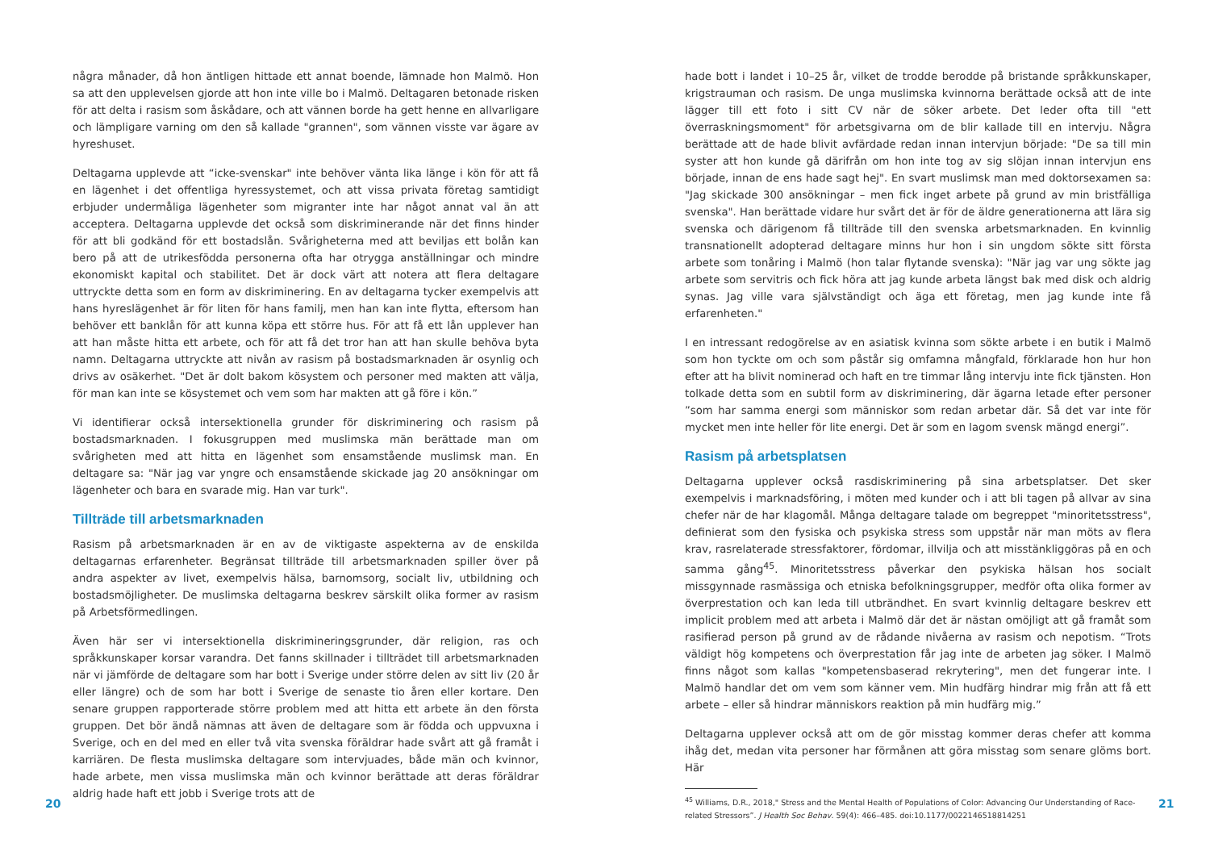några månader, då hon äntligen hittade ett annat boende, lämnade hon Malmö. Hon sa att den upplevelsen gjorde att hon inte ville bo i Malmö. Deltagaren betonade risken för att delta i rasism som åskådare, och att vännen borde ha gett henne en allvarligare och lämpligare varning om den så kallade "grannen", som vännen visste var ägare av hyreshuset.
Deltagarna upplevde att “icke-svenskar" inte behöver vänta lika länge i kön för att få en lägenhet i det offentliga hyressystemet, och att vissa privata företag samtidigt erbjuder undermåliga lägenheter som migranter inte har något annat val än att acceptera. Deltagarna upplevde det också som diskriminerande när det finns hinder för att bli godkänd för ett bostadslån. Svårigheterna med att beviljas ett bolån kan bero på att de utrikesfödda personerna ofta har otrygga anställningar och mindre ekonomiskt kapital och stabilitet. Det är dock värt att notera att flera deltagare uttryckte detta som en form av diskriminering. En av deltagarna tycker exempelvis att hans hyreslägenhet är för liten för hans familj, men han kan inte flytta, eftersom han behöver ett banklån för att kunna köpa ett större hus. För att få ett lån upplever han att han måste hitta ett arbete, och för att få det tror han att han skulle behöva byta namn. Deltagarna uttryckte att nivån av rasism på bostadsmarknaden är osynlig och drivs av osäkerhet. "Det är dolt bakom kösystem och personer med makten att välja, för man kan inte se kösystemet och vem som har makten att gå före i kön.”
Vi identifierar också intersektionella grunder för diskriminering och rasism på bostadsmarknaden. I fokusgruppen med muslimska män berättade man om svårigheten med att hitta en lägenhet som ensamstående muslimsk man. En deltagare sa: "När jag var yngre och ensamstående skickade jag 20 ansökningar om lägenheter och bara en svarade mig. Han var turk".
Tillträde till arbetsmarknaden
Rasism på arbetsmarknaden är en av de viktigaste aspekterna av de enskilda deltagarnas erfarenheter. Begränsat tillträde till arbetsmarknaden spiller över på andra aspekter av livet, exempelvis hälsa, barnomsorg, socialt liv, utbildning och bostadsmöjligheter. De muslimska deltagarna beskrev särskilt olika former av rasism på Arbetsförmedlingen.
Även här ser vi intersektionella diskrimineringsgrunder, där religion, ras och språkkunskaper korsar varandra. Det fanns skillnader i tillträdet till arbetsmarknaden när vi jämförde de deltagare som har bott i Sverige under större delen av sitt liv (20 år eller längre) och de som har bott i Sverige de senaste tio åren eller kortare. Den senare gruppen rapporterade större problem med att hitta ett arbete än den första gruppen. Det bör ändå nämnas att även de deltagare som är födda och uppvuxna i Sverige, och en del med en eller två vita svenska föräldrar hade svårt att gå framåt i karriären. De flesta muslimska deltagare som intervjuades, både män och kvinnor, hade arbete, men vissa muslimska män och kvinnor berättade att deras föräldrar aldrig hade haft ett jobb i Sverige trots att de
20
hade bott i landet i 10–25 år, vilket de trodde berodde på bristande språkkunskaper, krigstrauman och rasism. De unga muslimska kvinnorna berättade också att de inte lägger till ett foto i sitt CV när de söker arbete. Det leder ofta till "ett överraskningsmoment" för arbetsgivarna om de blir kallade till en intervju. Några berättade att de hade blivit avfärdade redan innan intervjun började: "De sa till min syster att hon kunde gå därifrån om hon inte tog av sig slöjan innan intervjun ens började, innan de ens hade sagt hej". En svart muslimsk man med doktorsexamen sa: "Jag skickade 300 ansökningar – men fick inget arbete på grund av min bristfälliga svenska". Han berättade vidare hur svårt det är för de äldre generationerna att lära sig svenska och därigenom få tillträde till den svenska arbetsmarknaden. En kvinnlig transnationellt adopterad deltagare minns hur hon i sin ungdom sökte sitt första arbete som tonåring i Malmö (hon talar flytande svenska): "När jag var ung sökte jag arbete som servitris och fick höra att jag kunde arbeta längst bak med disk och aldrig synas. Jag ville vara självständigt och äga ett företag, men jag kunde inte få erfarenheten."
I en intressant redogörelse av en asiatisk kvinna som sökte arbete i en butik i Malmö som hon tyckte om och som påstår sig omfamna mångfald, förklarade hon hur hon efter att ha blivit nominerad och haft en tre timmar lång intervju inte fick tjänsten. Hon tolkade detta som en subtil form av diskriminering, där ägarna letade efter personer ”som har samma energi som människor som redan arbetar där. Så det var inte för mycket men inte heller för lite energi. Det är som en lagom svensk mängd energi”.
Rasism på arbetsplatsen
Deltagarna upplever också rasdiskriminering på sina arbetsplatser. Det sker exempelvis i marknadsföring, i möten med kunder och i att bli tagen på allvar av sina chefer när de har klagomål. Många deltagare talade om begreppet "minoritetsstress", definierat som den fysiska och psykiska stress som uppstår när man möts av flera krav, rasrelaterade stressfaktorer, fördomar, illvilja och att misstänkliggöras på en och samma gång<sup>45</sup>. Minoritetsstress påverkar den psykiska hälsan hos socialt missgynnade rasmässiga och etniska befolkningsgrupper, medför ofta olika former av överprestation och kan leda till utbrändhet. En svart kvinnlig deltagare beskrev ett implicit problem med att arbeta i Malmö där det är nästan omöjligt att gå framåt som rasifierad person på grund av de rådande nivåerna av rasism och nepotism. “Trots väldigt hög kompetens och överprestation får jag inte de arbeten jag söker. I Malmö finns något som kallas "kompetensbaserad rekrytering", men det fungerar inte. I Malmö handlar det om vem som känner vem. Min hudfärg hindrar mig från att få ett arbete – eller så hindrar människors reaktion på min hudfärg mig.”
Deltagarna upplever också att om de gör misstag kommer deras chefer att komma ihåg det, medan vita personer har förmånen att göra misstag som senare glöms bort. Här
<sup>45</sup> Williams, D.R., 2018," Stress and the Mental Health of Populations of Color: Advancing Our Understanding of Race-related Stressors”. J Health Soc Behav. 59(4): 466–485. doi:10.1177/0022146518814251
21